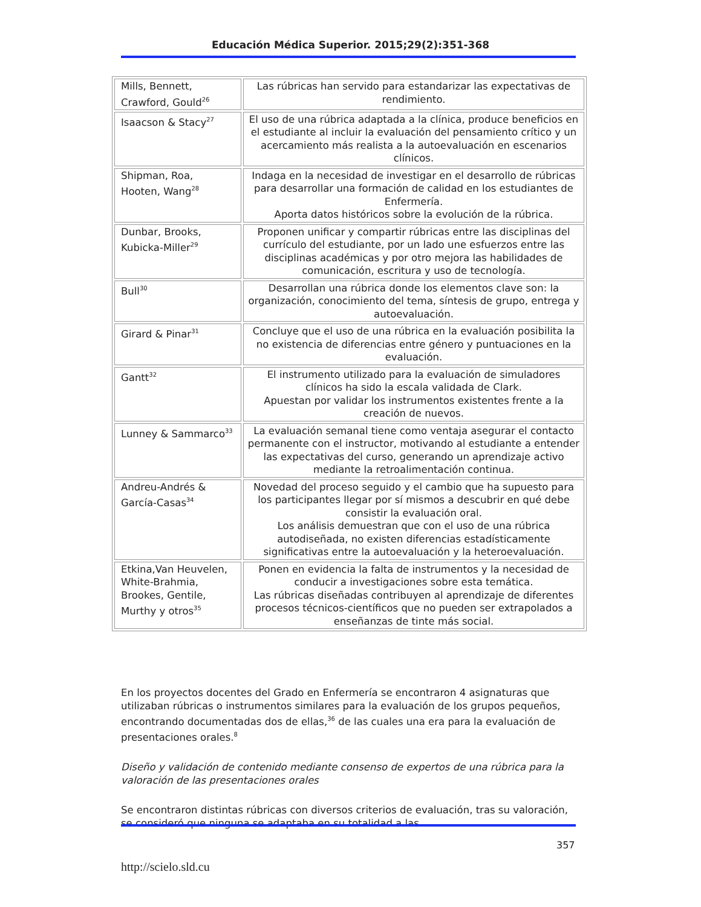Educación Médica Superior. 2015;29(2):351-368
| Mills, Bennett, Crawford, Gould<sup>26</sup> | Las rúbricas han servido para estandarizar las expectativas de rendimiento. |
| Isaacson & Stacy<sup>27</sup> | El uso de una rúbrica adaptada a la clínica, produce beneficios en el estudiante al incluir la evaluación del pensamiento crítico y un acercamiento más realista a la autoevaluación en escenarios clínicos. |
| Shipman, Roa, Hooten, Wang<sup>28</sup> | Indaga en la necesidad de investigar en el desarrollo de rúbricas para desarrollar una formación de calidad en los estudiantes de Enfermería. Aporta datos históricos sobre la evolución de la rúbrica. |
| Dunbar, Brooks, Kubicka-Miller<sup>29</sup> | Proponen unificar y compartir rúbricas entre las disciplinas del currículo del estudiante, por un lado une esfuerzos entre las disciplinas académicas y por otro mejora las habilidades de comunicación, escritura y uso de tecnología. |
| Bull<sup>30</sup> | Desarrollan una rúbrica donde los elementos clave son: la organización, conocimiento del tema, síntesis de grupo, entrega y autoevaluación. |
| Girard & Pinar<sup>31</sup> | Concluye que el uso de una rúbrica en la evaluación posibilita la no existencia de diferencias entre género y puntuaciones en la evaluación. |
| Gantt<sup>32</sup> | El instrumento utilizado para la evaluación de simuladores clínicos ha sido la escala validada de Clark. Apuestan por validar los instrumentos existentes frente a la creación de nuevos. |
| Lunney & Sammarco<sup>33</sup> | La evaluación semanal tiene como ventaja asegurar el contacto permanente con el instructor, motivando al estudiante a entender las expectativas del curso, generando un aprendizaje activo mediante la retroalimentación continua. |
| Andreu-Andrés & García-Casas<sup>34</sup> | Novedad del proceso seguido y el cambio que ha supuesto para los participantes llegar por sí mismos a descubrir en qué debe consistir la evaluación oral. Los análisis demuestran que con el uso de una rúbrica autodiseñada, no existen diferencias estadísticamente significativas entre la autoevaluación y la heteroevaluación. |
| Etkina,Van Heuvelen, White-Brahmia, Brookes, Gentile, Murthy y otros<sup>35</sup> | Ponen en evidencia la falta de instrumentos y la necesidad de conducir a investigaciones sobre esta temática. Las rúbricas diseñadas contribuyen al aprendizaje de diferentes procesos técnicos-científicos que no pueden ser extrapolados a enseñanzas de tinte más social. |
En los proyectos docentes del Grado en Enfermería se encontraron 4 asignaturas que utilizaban rúbricas o instrumentos similares para la evaluación de los grupos pequeños, encontrando documentadas dos de ellas,<sup>36</sup> de las cuales una era para la evaluación de presentaciones orales.<sup>8</sup>
Diseño y validación de contenido mediante consenso de expertos de una rúbrica para la valoración de las presentaciones orales
Se encontraron distintas rúbricas con diversos criterios de evaluación, tras su valoración, se consideró que ninguna se adaptaba en su totalidad a las
357
http://scielo.sld.cu